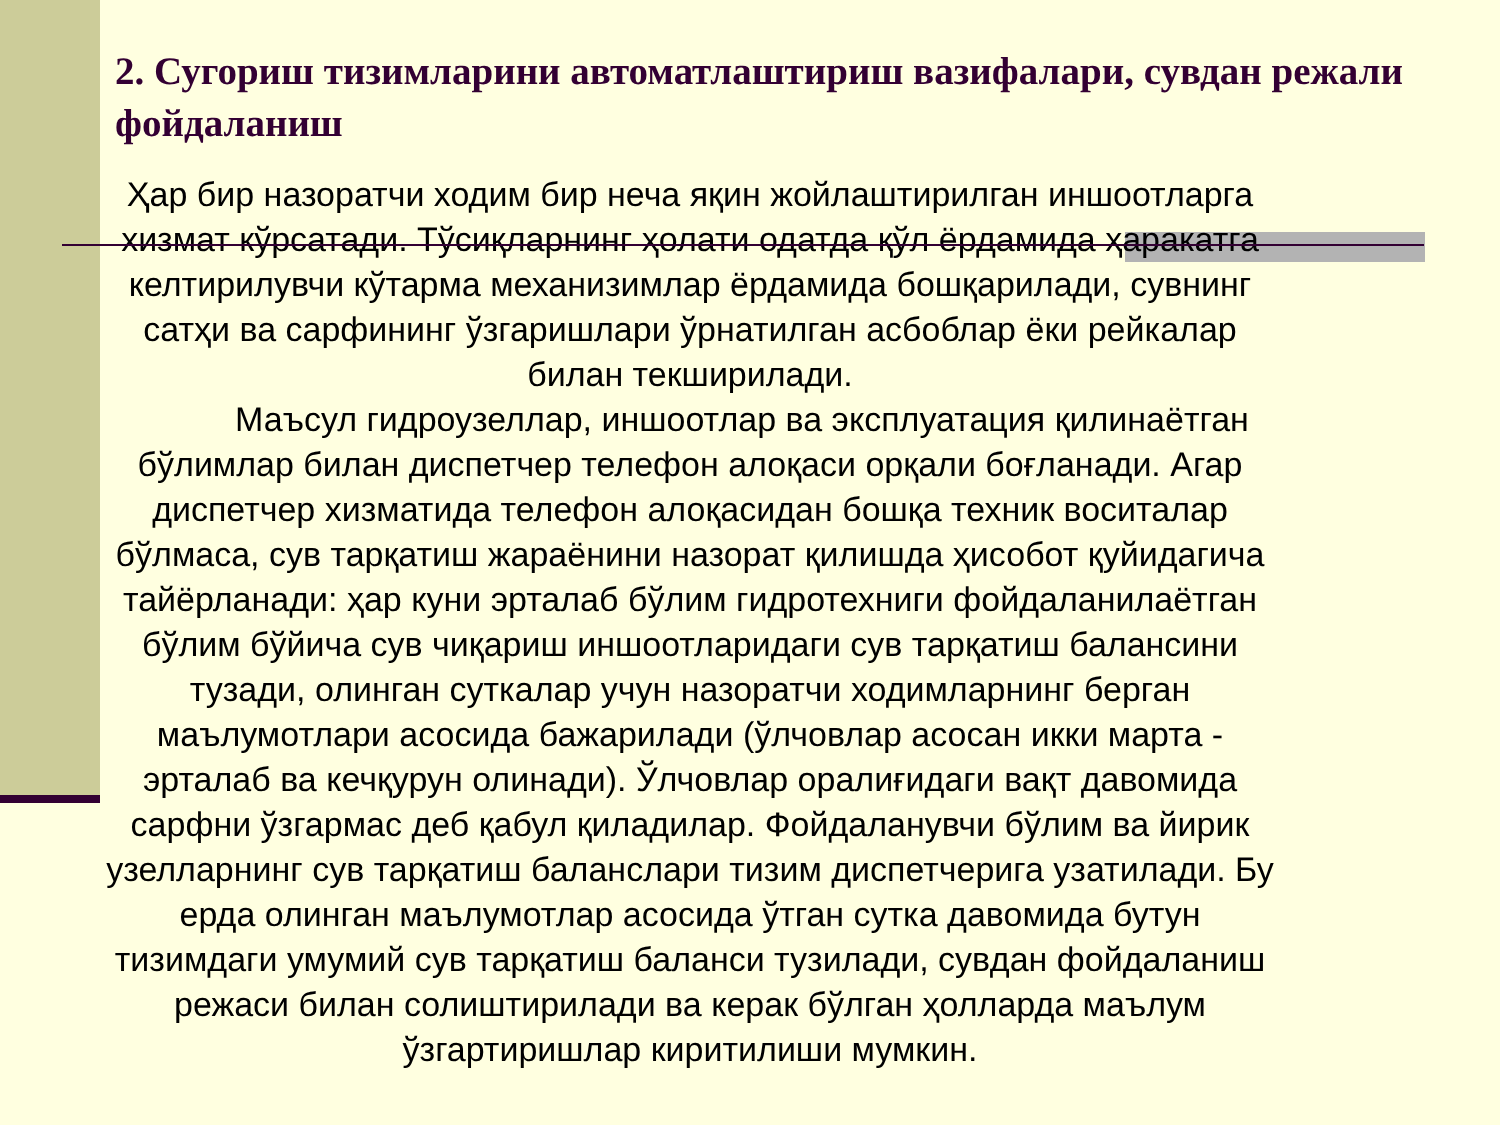2. Сугориш тизимларини автоматлаштириш вазифалари, сувдан режали фойдаланиш
Ҳар бир назоратчи ходим бир неча яқин жойлаштирилган иншоотларга хизмат кўрсатади. Тўсиқларнинг ҳолати одатда қўл ёрдамида ҳаракатга келтирилувчи кўтарма механизимлар ёрдамида бошқарилади, сувнинг сатҳи ва сарфининг ўзгаришлари ўрнатилган асбоблар ёки рейкалар билан текширилади.
Маъсул гидроузеллар, иншоотлар ва эксплуатация қилинаётган бўлимлар билан диспетчер телефон алоқаси орқали боғланади. Агар диспетчер хизматида телефон алоқасидан бошқа техник воситалар бўлмаса, сув тарқатиш жараёнини назорат қилишда ҳисобот қуйидагича тайёрланади: ҳар куни эрталаб бўлим гидротехниги фойдаланилаётган бўлим бўйича сув чиқариш иншоотларидаги сув тарқатиш балансини тузади, олинган суткалар учун назоратчи ходимларнинг берган маълумотлари асосида бажарилади (ўлчовлар асосан икки марта - эрталаб ва кечқурун олинади). Ўлчовлар оралиғидаги вақт давомида сарфни ўзгармас деб қабул қиладилар. Фойдаланувчи бўлим ва йирик узелларнинг сув тарқатиш баланслари тизим диспетчерига узатилади. Бу ерда олинган маълумотлар асосида ўтган сутка давомида бутун тизимдаги умумий сув тарқатиш баланси тузилади, сувдан фойдаланиш режаси билан солиштирилади ва керак бўлган ҳолларда маълум ўзгартиришлар киритилиши мумкин.